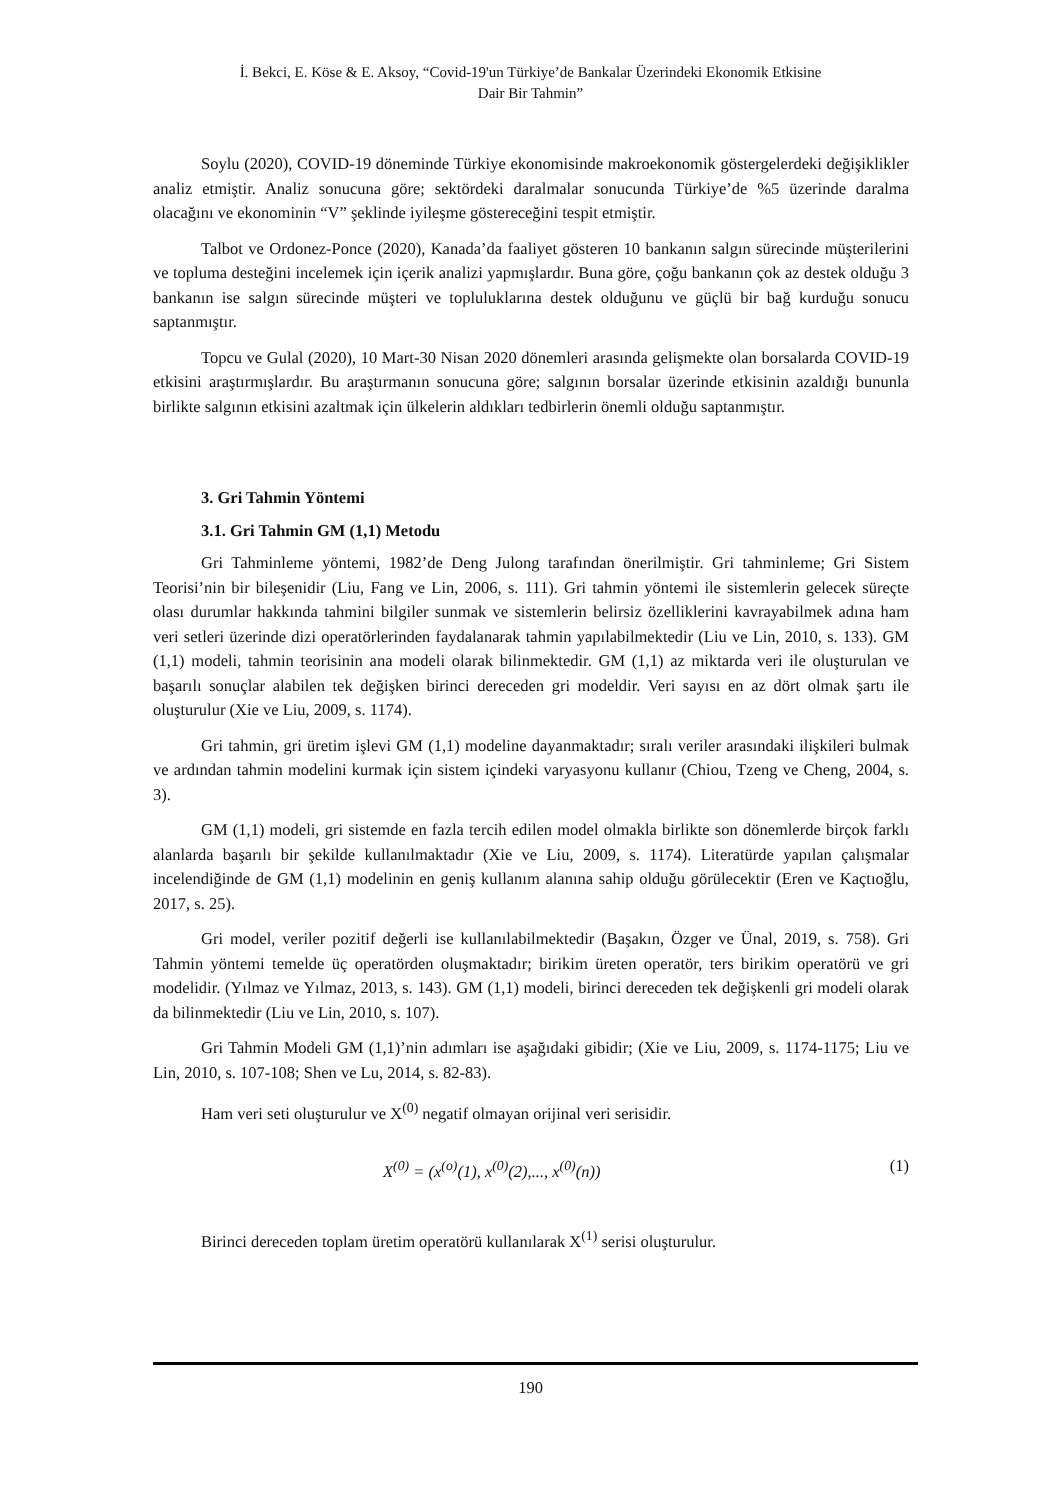İ. Bekci, E. Köse & E. Aksoy, “Covid-19'un Türkiye’de Bankalar Üzerindeki Ekonomik Etkisine
Dair Bir Tahmin”
Soylu (2020), COVID-19 döneminde Türkiye ekonomisinde makroekonomik göstergelerdeki değişiklikler analiz etmiştir. Analiz sonucuna göre; sektördeki daralmalar sonucunda Türkiye’de %5 üzerinde daralma olacağını ve ekonominin “V” şeklinde iyileşme göstereceğini tespit etmiştir.
Talbot ve Ordonez-Ponce (2020), Kanada’da faaliyet gösteren 10 bankanın salgın sürecinde müşterilerini ve topluma desteğini incelemek için içerik analizi yapmışlardır. Buna göre, çoğu bankanın çok az destek olduğu 3 bankanın ise salgın sürecinde müşteri ve topluluklarına destek olduğunu ve güçlü bir bağ kurduğu sonucu saptanmıştır.
Topcu ve Gulal (2020), 10 Mart-30 Nisan 2020 dönemleri arasında gelişmekte olan borsalarda COVID-19 etkisini araştırmışlardır. Bu araştırmanın sonucuna göre; salgının borsalar üzerinde etkisinin azaldığı bununla birlikte salgının etkisini azaltmak için ülkelerin aldıkları tedbirlerin önemli olduğu saptanmıştır.
3. Gri Tahmin Yöntemi
3.1. Gri Tahmin GM (1,1) Metodu
Gri Tahminleme yöntemi, 1982’de Deng Julong tarafından önerilmiştir. Gri tahminleme; Gri Sistem Teorisi’nin bir bileşenidir (Liu, Fang ve Lin, 2006, s. 111). Gri tahmin yöntemi ile sistemlerin gelecek süreçte olası durumlar hakkında tahmini bilgiler sunmak ve sistemlerin belirsiz özelliklerini kavrayabilmek adına ham veri setleri üzerinde dizi operatörlerinden faydalanarak tahmin yapılabilmektedir (Liu ve Lin, 2010, s. 133). GM (1,1) modeli, tahmin teorisinin ana modeli olarak bilinmektedir. GM (1,1) az miktarda veri ile oluşturulan ve başarılı sonuçlar alabilen tek değişken birinci dereceden gri modeldir. Veri sayısı en az dört olmak şartı ile oluşturulur (Xie ve Liu, 2009, s. 1174).
Gri tahmin, gri üretim işlevi GM (1,1) modeline dayanmaktadır; sıralı veriler arasındaki ilişkileri bulmak ve ardından tahmin modelini kurmak için sistem içindeki varyasyonu kullanır (Chiou, Tzeng ve Cheng, 2004, s. 3).
GM (1,1) modeli, gri sistemde en fazla tercih edilen model olmakla birlikte son dönemlerde birçok farklı alanlarda başarılı bir şekilde kullanılmaktadır (Xie ve Liu, 2009, s. 1174). Literatürde yapılan çalışmalar incelendiğinde de GM (1,1) modelinin en geniş kullanım alanına sahip olduğu görülecektir (Eren ve Kaçtıoğlu, 2017, s. 25).
Gri model, veriler pozitif değerli ise kullanılabilmektedir (Başakın, Özger ve Ünal, 2019, s. 758). Gri Tahmin yöntemi temelde üç operatörden oluşmaktadır; birikim üreten operatör, ters birikim operatörü ve gri modelidir. (Yılmaz ve Yılmaz, 2013, s. 143). GM (1,1) modeli, birinci dereceden tek değişkenli gri modeli olarak da bilinmektedir (Liu ve Lin, 2010, s. 107).
Gri Tahmin Modeli GM (1,1)’nin adımları ise aşağıdaki gibidir; (Xie ve Liu, 2009, s. 1174-1175; Liu ve Lin, 2010, s. 107-108; Shen ve Lu, 2014, s. 82-83).
Ham veri seti oluşturulur ve X<sup>(0)</sup> negatif olmayan orijinal veri serisidir.
X<sup>(0)</sup> = (x<sup>(o)</sup>(1), x<sup>(0)</sup>(2),..., x<sup>(0)</sup>(n)) (1)
Birinci dereceden toplam üretim operatörü kullanılarak X<sup>(1)</sup> serisi oluşturulur.
190